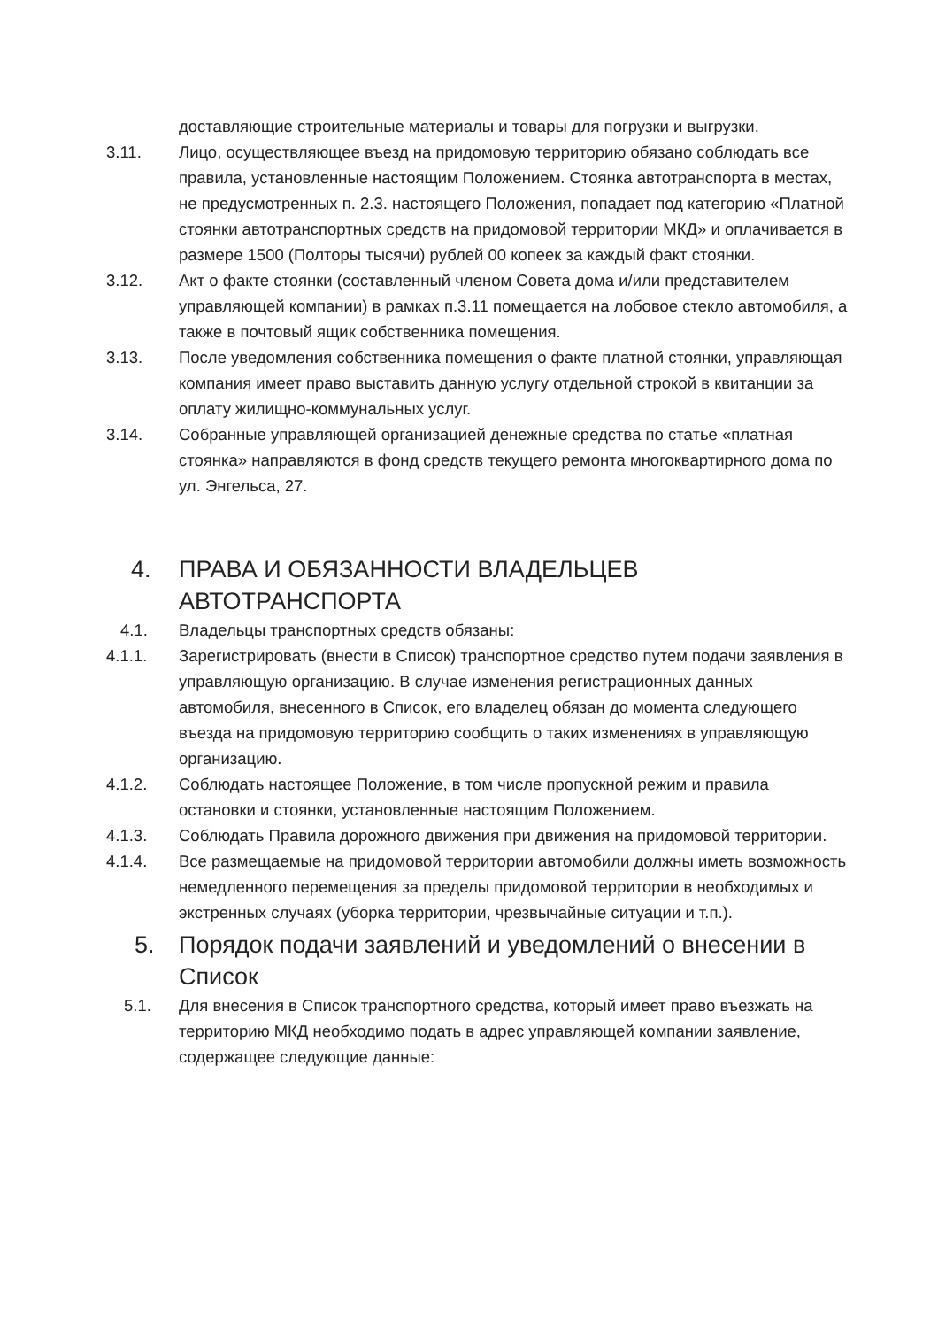доставляющие строительные материалы и товары для погрузки и выгрузки.
3.11. Лицо, осуществляющее въезд на придомовую территорию обязано соблюдать все правила, установленные настоящим Положением. Стоянка автотранспорта в местах, не предусмотренных п. 2.3. настоящего Положения, попадает под категорию «Платной стоянки автотранспортных средств на придомовой территории МКД» и оплачивается в размере 1500 (Полторы тысячи) рублей 00 копеек за каждый факт стоянки.
3.12. Акт о факте стоянки (составленный членом Совета дома и/или представителем управляющей компании) в рамках п.3.11 помещается на лобовое стекло автомобиля, а также в почтовый ящик собственника помещения.
3.13. После уведомления собственника помещения о факте платной стоянки, управляющая компания имеет право выставить данную услугу отдельной строкой в квитанции за оплату жилищно-коммунальных услуг.
3.14. Собранные управляющей организацией денежные средства по статье «платная стоянка» направляются в фонд средств текущего ремонта многоквартирного дома по ул. Энгельса, 27.
4. ПРАВА И ОБЯЗАННОСТИ ВЛАДЕЛЬЦЕВ АВТОТРАНСПОРТА
4.1. Владельцы транспортных средств обязаны:
4.1.1. Зарегистрировать (внести в Список) транспортное средство путем подачи заявления в управляющую организацию. В случае изменения регистрационных данных автомобиля, внесенного в Список, его владелец обязан до момента следующего въезда на придомовую территорию сообщить о таких изменениях в управляющую организацию.
4.1.2. Соблюдать настоящее Положение, в том числе пропускной режим и правила остановки и стоянки, установленные настоящим Положением.
4.1.3. Соблюдать Правила дорожного движения при движения на придомовой территории.
4.1.4. Все размещаемые на придомовой территории автомобили должны иметь возможность немедленного перемещения за пределы придомовой территории в необходимых и экстренных случаях (уборка территории, чрезвычайные ситуации и т.п.).
5. Порядок подачи заявлений и уведомлений о внесении в Список
5.1. Для внесения в Список транспортного средства, который имеет право въезжать на территорию МКД необходимо подать в адрес управляющей компании заявление, содержащее следующие данные: